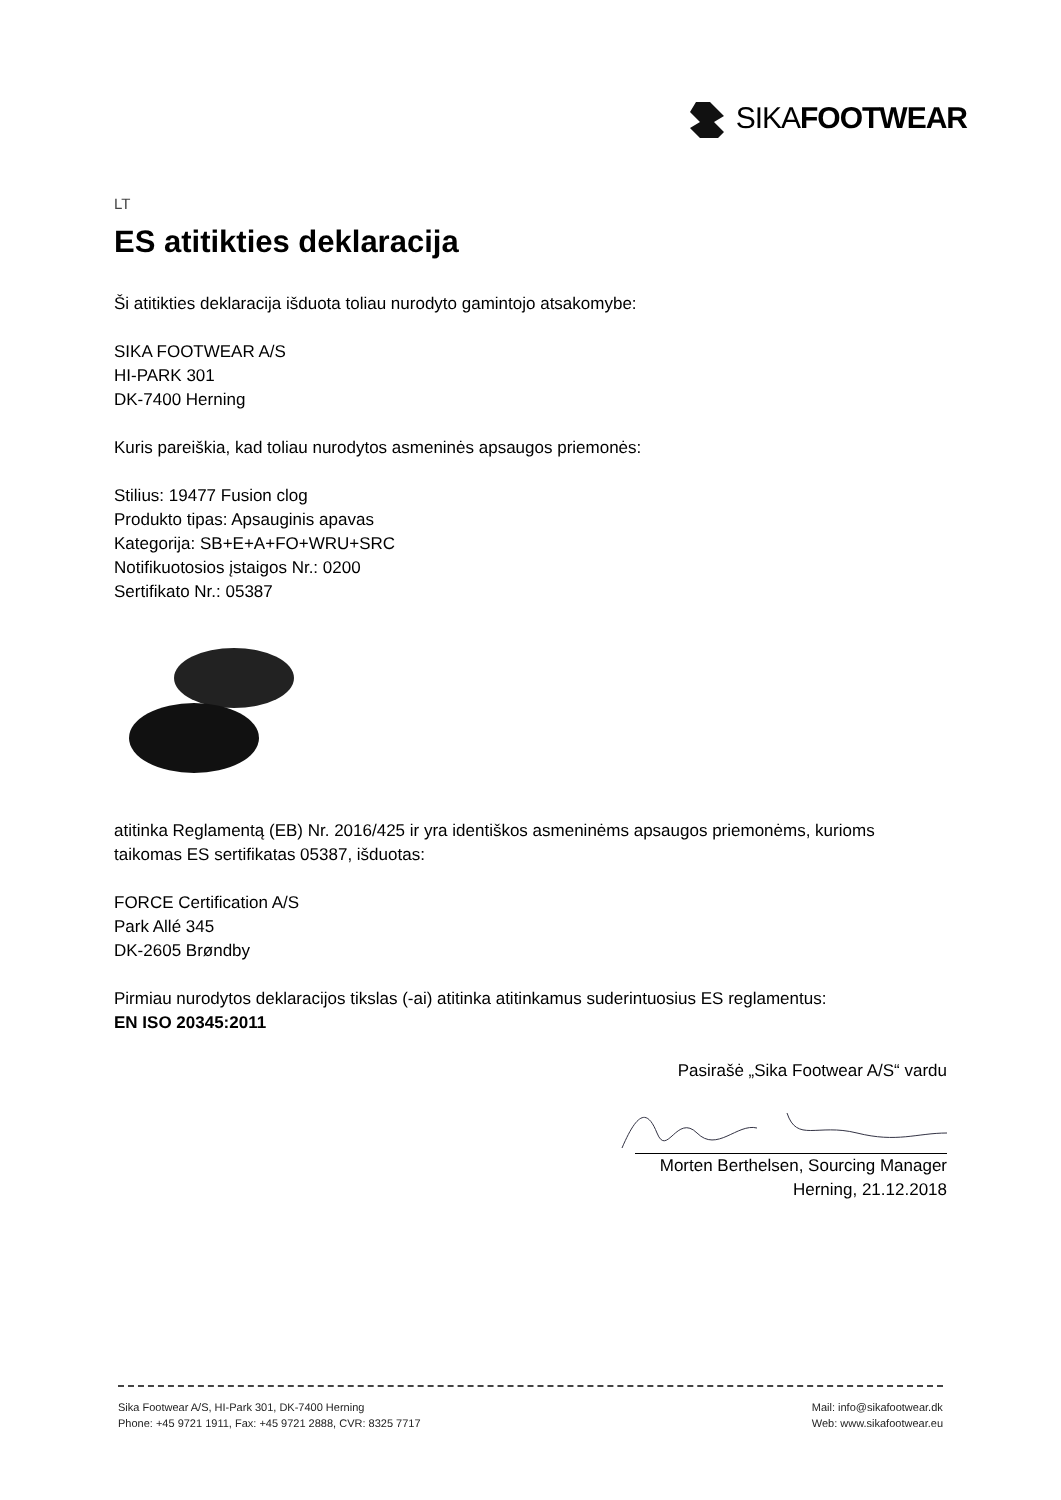SIKAFOOTWEAR
LT
ES atitikties deklaracija
Ši atitikties deklaracija išduota toliau nurodyto gamintojo atsakomybe:
SIKA FOOTWEAR A/S
HI-PARK 301
DK-7400 Herning
Kuris pareiškia, kad toliau nurodytos asmeninės apsaugos priemonės:
Stilius: 19477 Fusion clog
Produkto tipas: Apsauginis apavas
Kategorija: SB+E+A+FO+WRU+SRC
Notifikuotosios įstaigos Nr.: 0200
Sertifikato Nr.: 05387
atitinka Reglamentą (EB) Nr. 2016/425 ir yra identiškos asmeninėms apsaugos priemonėms, kurioms taikomas ES sertifikatas 05387, išduotas:
FORCE Certification A/S
Park Allé 345
DK-2605 Brøndby
Pirmiau nurodytos deklaracijos tikslas (-ai) atitinka atitinkamus suderintuosius ES reglamentus:
EN ISO 20345:2011
Pasirašė „Sika Footwear A/S“ vardu
Morten Berthelsen, Sourcing Manager
Herning, 21.12.2018
Sika Footwear A/S, HI-Park 301, DK-7400 Herning
Phone: +45 9721 1911, Fax: +45 9721 2888, CVR: 8325 7717
Mail: info@sikafootwear.dk
Web: www.sikafootwear.eu